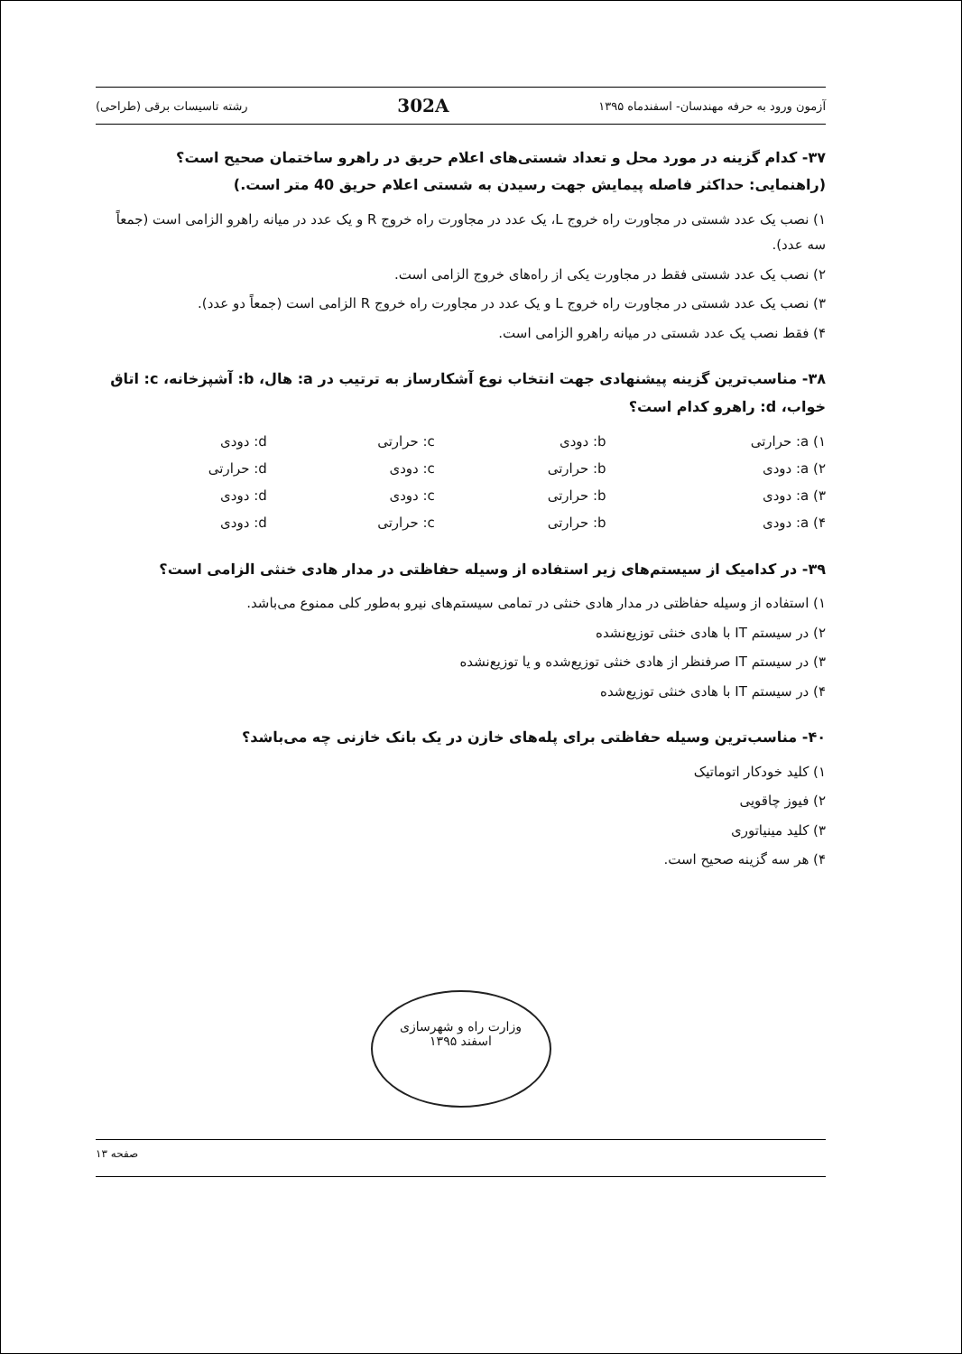آزمون ورود به حرفه مهندسان- اسفندماه ۱۳۹۵ 302A رشته تاسیسات برقی (طراحی)
۳۷- کدام گزینه در مورد محل و تعداد شستی‌های اعلام حریق در راهرو ساختمان صحیح است؟
(راهنمایی: حداکثر فاصله پیمایش جهت رسیدن به شستی اعلام حریق 40 متر است.)
۱) نصب یک عدد شستی در مجاورت راه خروج L، یک عدد در مجاورت راه خروج R و یک عدد در میانه راهرو الزامی است (جمعاً سه عدد).
۲) نصب یک عدد شستی فقط در مجاورت یکی از راه‌های خروج الزامی است.
۳) نصب یک عدد شستی در مجاورت راه خروج L و یک عدد در مجاورت راه خروج R الزامی است (جمعاً دو عدد).
۴) فقط نصب یک عدد شستی در میانه راهرو الزامی است.
۳۸- مناسب‌ترین گزینه پیشنهادی جهت انتخاب نوع آشکارساز به ترتیب در a: هال، b: آشپزخانه، c: اتاق خواب، d: راهرو کدام است؟
| ۱) a: حرارتی | b: دودی | c: حرارتی | d: دودی |
| ۲) a: دودی | b: حرارتی | c: دودی | d: حرارتی |
| ۳) a: دودی | b: حرارتی | c: دودی | d: دودی |
| ۴) a: دودی | b: حرارتی | c: حرارتی | d: دودی |
۳۹- در کدامیک از سیستم‌های زیر استفاده از وسیله حفاظتی در مدار هادی خنثی الزامی است؟
۱) استفاده از وسیله حفاظتی در مدار هادی خنثی در تمامی سیستم‌های نیرو به‌طور کلی ممنوع می‌باشد.
۲) در سیستم IT با هادی خنثی توزیع‌نشده
۳) در سیستم IT صرفنظر از هادی خنثی توزیع‌شده و یا توزیع‌نشده
۴) در سیستم IT با هادی خنثی توزیع‌شده
۴۰- مناسب‌ترین وسیله حفاظتی برای پله‌های خازن در یک بانک خازنی چه می‌باشد؟
۱) کلید خودکار اتوماتیک
۲) فیوز چاقویی
۳) کلید مینیاتوری
۴) هر سه گزینه صحیح است.
وزارت راه و شهرسازی
اسفند ۱۳۹۵
صفحه ۱۳